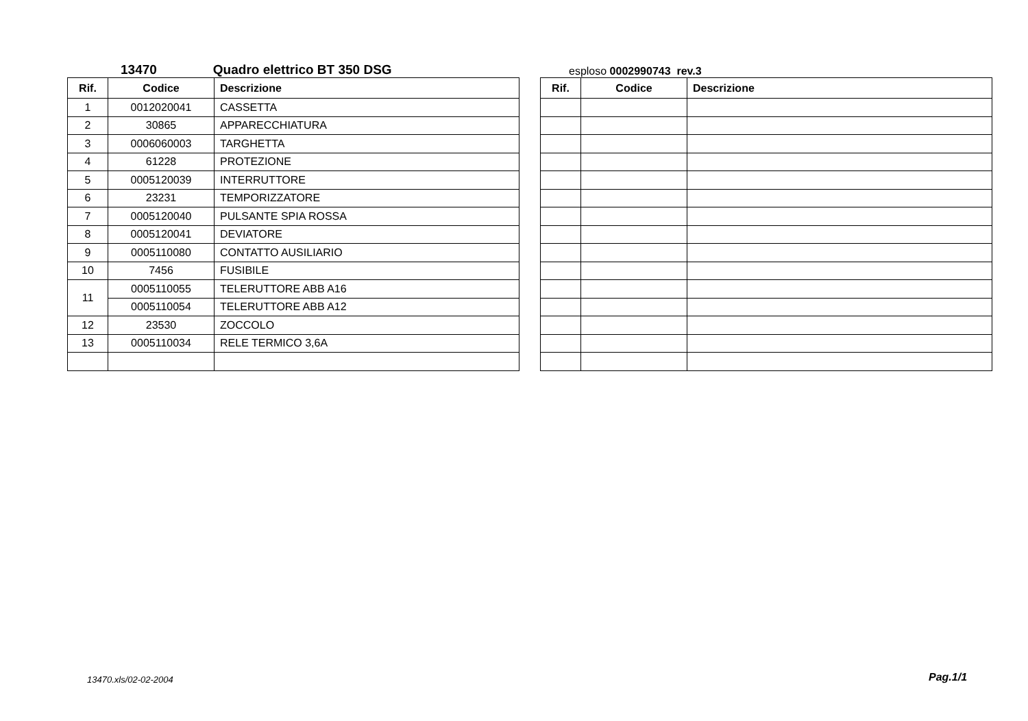13470 Quadro elettrico BT 350 DSG
| Rif. | Codice | Descrizione |
| --- | --- | --- |
| 1 | 0012020041 | CASSETTA |
| 2 | 30865 | APPARECCHIATURA |
| 3 | 0006060003 | TARGHETTA |
| 4 | 61228 | PROTEZIONE |
| 5 | 0005120039 | INTERRUTTORE |
| 6 | 23231 | TEMPORIZZATORE |
| 7 | 0005120040 | PULSANTE SPIA ROSSA |
| 8 | 0005120041 | DEVIATORE |
| 9 | 0005110080 | CONTATTO AUSILIARIO |
| 10 | 7456 | FUSIBILE |
| 11 | 0005110055 | TELERUTTORE ABB A16 |
| | 0005110054 | TELERUTTORE ABB A12 |
| 12 | 23530 | ZOCCOLO |
| 13 | 0005110034 | RELE TERMICO 3,6A |
esploso 0002990743 rev.3
| Rif. | Codice | Descrizione |
| --- | --- | --- |
13470.xls/02-02-2004 Pag.1/1